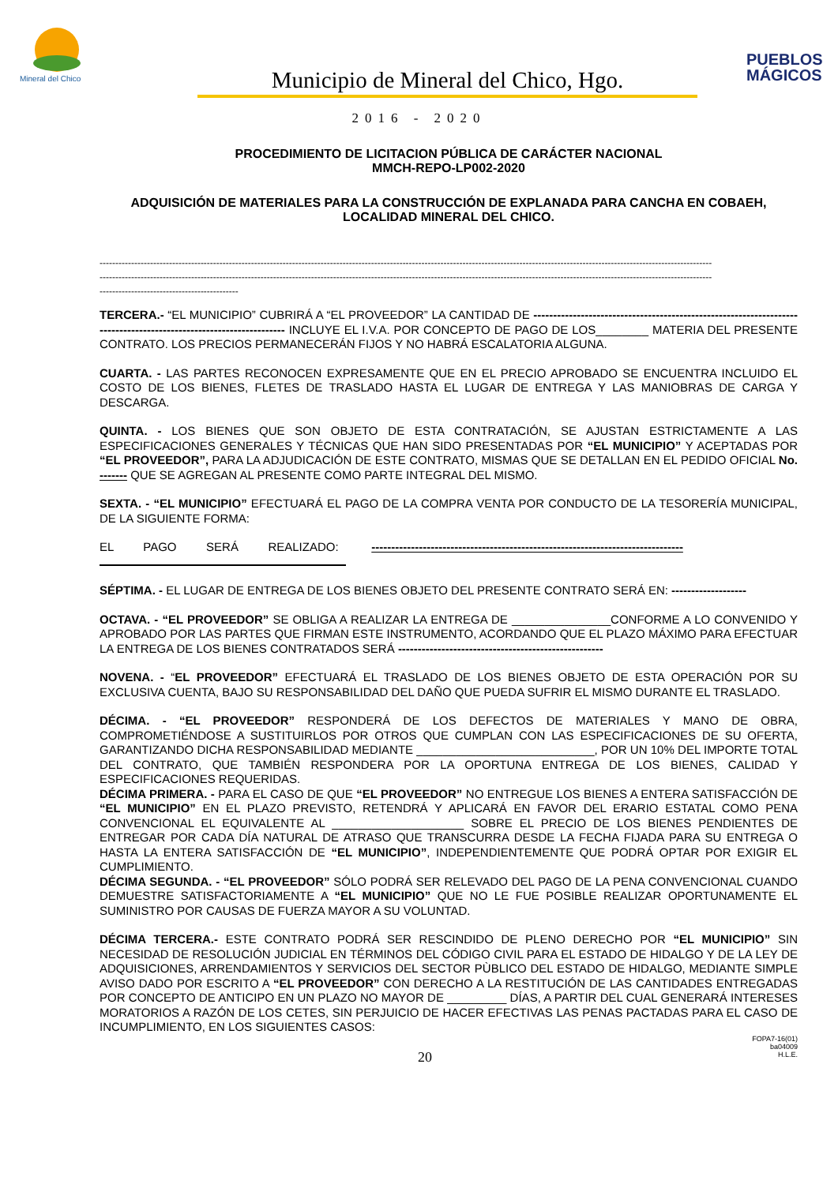Mineral del Chico
Municipio de Mineral del Chico, Hgo.
PUEBLOS MÁGICOS
2016 - 2020
PROCEDIMIENTO DE LICITACION PÚBLICA DE CARÁCTER NACIONAL
MMCH-REPO-LP002-2020
ADQUISICIÓN DE MATERIALES PARA LA CONSTRUCCIÓN DE EXPLANADA PARA CANCHA EN COBAEH, LOCALIDAD MINERAL DEL CHICO.
--------------------------------------------------------------------------------------------------------------------------------------------------------------------------------------------------
--------------------------------------------------------------------------------------------------------------------------------------------------------------------------------------------------
--------------------------------------------
TERCERA.- “EL MUNICIPIO” CUBRIRÁ A “EL PROVEEDOR” LA CANTIDAD DE ------------------------------------------------------------------------------------------------------------------ INCLUYE EL I.V.A. POR CONCEPTO DE PAGO DE LOS________ MATERIA DEL PRESENTE CONTRATO. LOS PRECIOS PERMANECERÁN FIJOS Y NO HABRÁ ESCALATORIA ALGUNA.
CUARTA. - LAS PARTES RECONOCEN EXPRESAMENTE QUE EN EL PRECIO APROBADO SE ENCUENTRA INCLUIDO EL COSTO DE LOS BIENES, FLETES DE TRASLADO HASTA EL LUGAR DE ENTREGA Y LAS MANIOBRAS DE CARGA Y DESCARGA.
QUINTA. - LOS BIENES QUE SON OBJETO DE ESTA CONTRATACIÓN, SE AJUSTAN ESTRICTAMENTE A LAS ESPECIFICACIONES GENERALES Y TÉCNICAS QUE HAN SIDO PRESENTADAS POR “EL MUNICIPIO” Y ACEPTADAS POR “EL PROVEEDOR”, PARA LA ADJUDICACIÓN DE ESTE CONTRATO, MISMAS QUE SE DETALLAN EN EL PEDIDO OFICIAL No. ------- QUE SE AGREGAN AL PRESENTE COMO PARTE INTEGRAL DEL MISMO.
SEXTA. - “EL MUNICIPIO” EFECTUARÁ EL PAGO DE LA COMPRA VENTA POR CONDUCTO DE LA TESORERÍA MUNICIPAL, DE LA SIGUIENTE FORMA:
EL PAGO SERÁ REALIZADO: -------------------------------------------------------------------------------
SÉPTIMA. - EL LUGAR DE ENTREGA DE LOS BIENES OBJETO DEL PRESENTE CONTRATO SERÁ EN: -------------------
OCTAVA. - “EL PROVEEDOR” SE OBLIGA A REALIZAR LA ENTREGA DE _______________CONFORME A LO CONVENIDO Y APROBADO POR LAS PARTES QUE FIRMAN ESTE INSTRUMENTO, ACORDANDO QUE EL PLAZO MÁXIMO PARA EFECTUAR LA ENTREGA DE LOS BIENES CONTRATADOS SERÁ ----------------------------------------------------
NOVENA. - “EL PROVEEDOR” EFECTUARÁ EL TRASLADO DE LOS BIENES OBJETO DE ESTA OPERACIÓN POR SU EXCLUSIVA CUENTA, BAJO SU RESPONSABILIDAD DEL DAÑO QUE PUEDA SUFRIR EL MISMO DURANTE EL TRASLADO.
DÉCIMA. - “EL PROVEEDOR” RESPONDERÁ DE LOS DEFECTOS DE MATERIALES Y MANO DE OBRA, COMPROMETIÉNDOSE A SUSTITUIRLOS POR OTROS QUE CUMPLAN CON LAS ESPECIFICACIONES DE SU OFERTA, GARANTIZANDO DICHA RESPONSABILIDAD MEDIANTE ___________________________, POR UN 10% DEL IMPORTE TOTAL DEL CONTRATO, QUE TAMBIÉN RESPONDERA POR LA OPORTUNA ENTREGA DE LOS BIENES, CALIDAD Y ESPECIFICACIONES REQUERIDAS.
DÉCIMA PRIMERA. - PARA EL CASO DE QUE “EL PROVEEDOR” NO ENTREGUE LOS BIENES A ENTERA SATISFACCIÓN DE “EL MUNICIPIO” EN EL PLAZO PREVISTO, RETENDRÁ Y APLICARÁ EN FAVOR DEL ERARIO ESTATAL COMO PENA CONVENCIONAL EL EQUIVALENTE AL ____________________ SOBRE EL PRECIO DE LOS BIENES PENDIENTES DE ENTREGAR POR CADA DÍA NATURAL DE ATRASO QUE TRANSCURRA DESDE LA FECHA FIJADA PARA SU ENTREGA O HASTA LA ENTERA SATISFACCIÓN DE “EL MUNICIPIO”, INDEPENDIENTEMENTE QUE PODRÁ OPTAR POR EXIGIR EL CUMPLIMIENTO.
DÉCIMA SEGUNDA. - “EL PROVEEDOR” SÓLO PODRÁ SER RELEVADO DEL PAGO DE LA PENA CONVENCIONAL CUANDO DEMUESTRE SATISFACTORIAMENTE A “EL MUNICIPIO” QUE NO LE FUE POSIBLE REALIZAR OPORTUNAMENTE EL SUMINISTRO POR CAUSAS DE FUERZA MAYOR A SU VOLUNTAD.
DÉCIMA TERCERA.- ESTE CONTRATO PODRÁ SER RESCINDIDO DE PLENO DERECHO POR “EL MUNICIPIO” SIN NECESIDAD DE RESOLUCIÓN JUDICIAL EN TÉRMINOS DEL CÓDIGO CIVIL PARA EL ESTADO DE HIDALGO Y DE LA LEY DE ADQUISICIONES, ARRENDAMIENTOS Y SERVICIOS DEL SECTOR PÙBLICO DEL ESTADO DE HIDALGO, MEDIANTE SIMPLE AVISO DADO POR ESCRITO A “EL PROVEEDOR” CON DERECHO A LA RESTITUCIÓN DE LAS CANTIDADES ENTREGADAS POR CONCEPTO DE ANTICIPO EN UN PLAZO NO MAYOR DE _________ DÍAS, A PARTIR DEL CUAL GENERARÁ INTERESES MORATORIOS A RAZÓN DE LOS CETES, SIN PERJUICIO DE HACER EFECTIVAS LAS PENAS PACTADAS PARA EL CASO DE INCUMPLIMIENTO, EN LOS SIGUIENTES CASOS:
20
FOPA7-16(01)
ba04009
H.L.E.